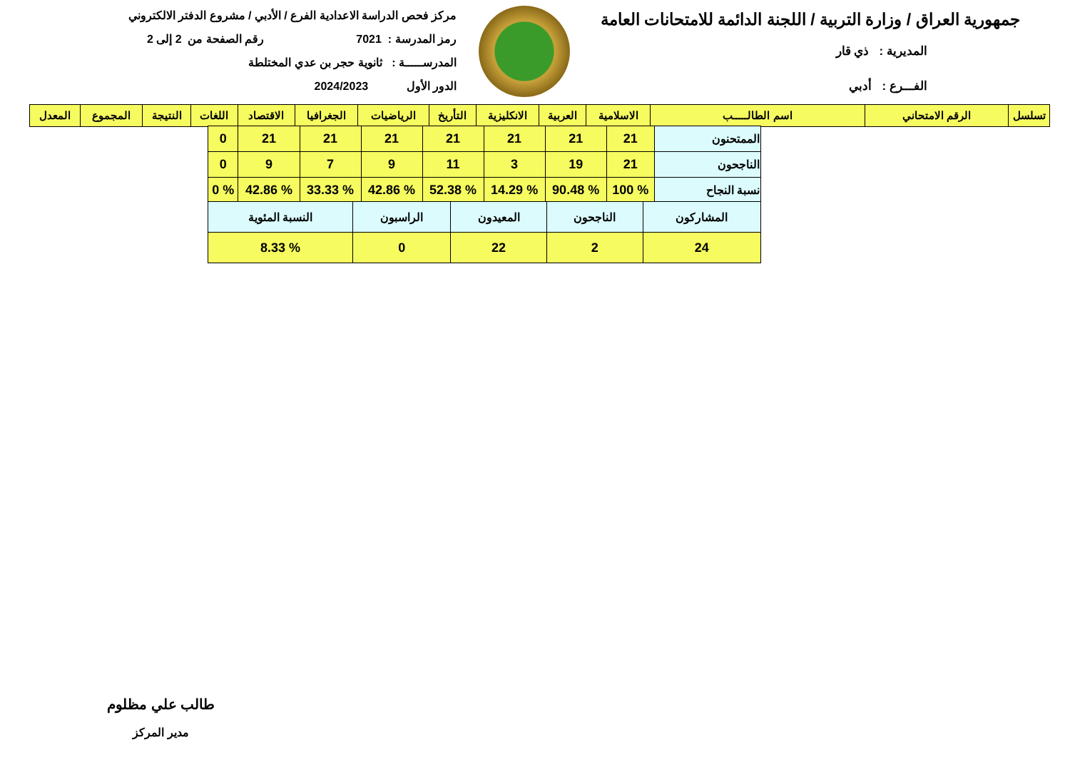جمهورية العراق / وزارة التربية / اللجنة الدائمة للامتحانات العامة
المديرية : ذي قار
الفـــرع : أدبي
مركز فحص الدراسة الاعدادية الفرع / الأدبي / مشروع الدفتر الالكتروني
رمز المدرسة : 7021 رقم الصفحة من 2 إلى 2
المدرســـــة : ثانوية حجر بن عدي المختلطة
الدور الأول 2024/2023
| تسلسل | الرقم الامتحاني | اسم الطالـــــب | الاسلامية | العربية | الانكليزية | التأريخ | الرياضيات | الجغرافيا | الاقتصاد | اللغات | النتيجة | المجموع | المعدل |
| --- | --- | --- | --- | --- | --- | --- | --- | --- | --- | --- | --- | --- | --- |
| الممتحنون | 21 | 21 | 21 | 21 | 21 | 21 | 21 | 0 |
| الناجحون | 21 | 19 | 3 | 11 | 9 | 7 | 9 | 0 |
| نسبة النجاح | % 100 | % 90.48 | % 14.29 | % 52.38 | % 42.86 | % 33.33 | % 42.86 | % 0 |
| المشاركون | الناجحون | المعيدون | الراسبون | النسبة المئوية |
| 24 | 2 | 22 | 0 | % 8.33 |
طالب علي مظلوم
مدير المركز